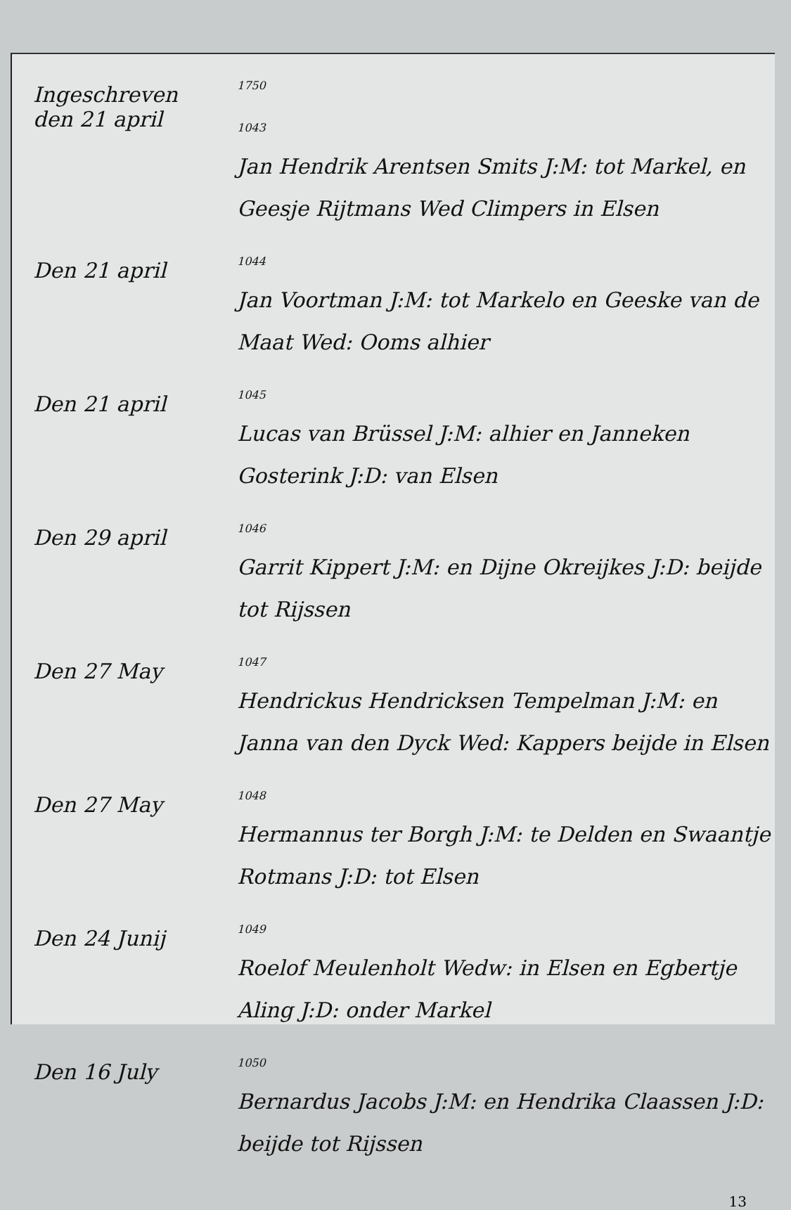Ingeschreven
den 21 april
1750
1043
Jan Hendrik Arentsen Smits J:M: tot Markel, en Geesje Rijtmans Wed Climpers in Elsen
Den 21 april
1044
Jan Voortman J:M: tot Markelo en Geeske van de Maat Wed: Ooms alhier
Den 21 april
1045
Lucas van Brüssel J:M: alhier en Janneken Gosterink J:D: van Elsen
Den 29 april
1046
Garrit Kippert J:M: en Dijne Okreijkes J:D: beijde tot Rijssen
Den 27 May
1047
Hendrickus Hendricksen Tempelman J:M: en Janna van den Dyck Wed: Kappers beijde in Elsen
Den 27 May
1048
Hermannus ter Borgh J:M: te Delden en Swaantje Rotmans J:D: tot Elsen
Den 24 Junij
1049
Roelof Meulenholt Wedw: in Elsen en Egbertje Aling J:D: onder Markel
Den 16 July
1050
Bernardus Jacobs J:M: en Hendrika Claassen J:D: beijde tot Rijssen
13